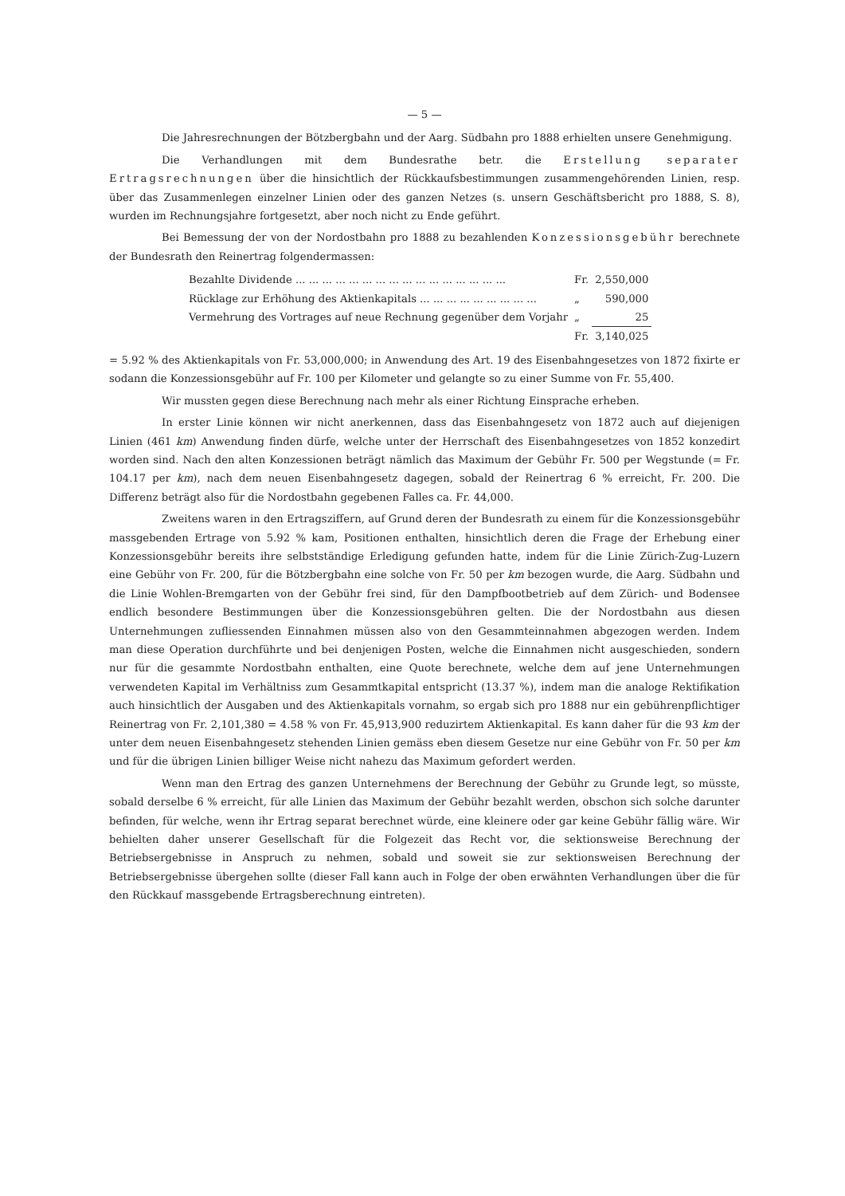— 5 —
Die Jahresrechnungen der Bötzbergbahn und der Aarg. Südbahn pro 1888 erhielten unsere Genehmigung.
Die Verhandlungen mit dem Bundesrathe betr. die Erstellung separater Ertragsrechnungen über die hinsichtlich der Rückkaufsbestimmungen zusammengehörenden Linien, resp. über das Zusammenlegen einzelner Linien oder des ganzen Netzes (s. unsern Geschäftsbericht pro 1888, S. 8), wurden im Rechnungsjahre fortgesetzt, aber noch nicht zu Ende geführt.
Bei Bemessung der von der Nordostbahn pro 1888 zu bezahlenden Konzessionsgebühr berechnete der Bundesrath den Reinertrag folgendermassen:
| Bezahlte Dividende ... ... ... ... ... ... ... ... ... ... ... ... ... ... ... ... | Fr. | 2,550,000 |
| Rücklage zur Erhöhung des Aktienkapitals ... ... ... ... ... ... ... ... ... | „ | 590,000 |
| Vermehrung des Vortrages auf neue Rechnung gegenüber dem Vorjahr | „ | 25 |
| | Fr. | 3,140,025 |
= 5.92 % des Aktienkapitals von Fr. 53,000,000; in Anwendung des Art. 19 des Eisenbahngesetzes von 1872 fixirte er sodann die Konzessionsgebühr auf Fr. 100 per Kilometer und gelangte so zu einer Summe von Fr. 55,400.
Wir mussten gegen diese Berechnung nach mehr als einer Richtung Einsprache erheben.
In erster Linie können wir nicht anerkennen, dass das Eisenbahngesetz von 1872 auch auf diejenigen Linien (461 km) Anwendung finden dürfe, welche unter der Herrschaft des Eisenbahngesetzes von 1852 konzedirt worden sind. Nach den alten Konzessionen beträgt nämlich das Maximum der Gebühr Fr. 500 per Wegstunde (= Fr. 104.17 per km), nach dem neuen Eisenbahngesetz dagegen, sobald der Reinertrag 6 % erreicht, Fr. 200. Die Differenz beträgt also für die Nordostbahn gegebenen Falles ca. Fr. 44,000.
Zweitens waren in den Ertragsziffern, auf Grund deren der Bundesrath zu einem für die Konzessionsgebühr massgebenden Ertrage von 5.92 % kam, Positionen enthalten, hinsichtlich deren die Frage der Erhebung einer Konzessionsgebühr bereits ihre selbstständige Erledigung gefunden hatte, indem für die Linie Zürich-Zug-Luzern eine Gebühr von Fr. 200, für die Bötzbergbahn eine solche von Fr. 50 per km bezogen wurde, die Aarg. Südbahn und die Linie Wohlen-Bremgarten von der Gebühr frei sind, für den Dampfbootbetrieb auf dem Zürich- und Bodensee endlich besondere Bestimmungen über die Konzessionsgebühren gelten. Die der Nordostbahn aus diesen Unternehmungen zufliessenden Einnahmen müssen also von den Gesammteinnahmen abgezogen werden. Indem man diese Operation durchführte und bei denjenigen Posten, welche die Einnahmen nicht ausgeschieden, sondern nur für die gesammte Nordostbahn enthalten, eine Quote berechnete, welche dem auf jene Unternehmungen verwendeten Kapital im Verhältniss zum Gesammtkapital entspricht (13.37 %), indem man die analoge Rektifikation auch hinsichtlich der Ausgaben und des Aktienkapitals vornahm, so ergab sich pro 1888 nur ein gebührenpflichtiger Reinertrag von Fr. 2,101,380 = 4.58 % von Fr. 45,913,900 reduzirtem Aktienkapital. Es kann daher für die 93 km der unter dem neuen Eisenbahngesetz stehenden Linien gemäss eben diesem Gesetze nur eine Gebühr von Fr. 50 per km und für die übrigen Linien billiger Weise nicht nahezu das Maximum gefordert werden.
Wenn man den Ertrag des ganzen Unternehmens der Berechnung der Gebühr zu Grunde legt, so müsste, sobald derselbe 6 % erreicht, für alle Linien das Maximum der Gebühr bezahlt werden, obschon sich solche darunter befinden, für welche, wenn ihr Ertrag separat berechnet würde, eine kleinere oder gar keine Gebühr fällig wäre. Wir behielten daher unserer Gesellschaft für die Folgezeit das Recht vor, die sektionsweise Berechnung der Betriebsergebnisse in Anspruch zu nehmen, sobald und soweit sie zur sektionsweisen Berechnung der Betriebsergebnisse übergehen sollte (dieser Fall kann auch in Folge der oben erwähnten Verhandlungen über die für den Rückkauf massgebende Ertragsberechnung eintreten).